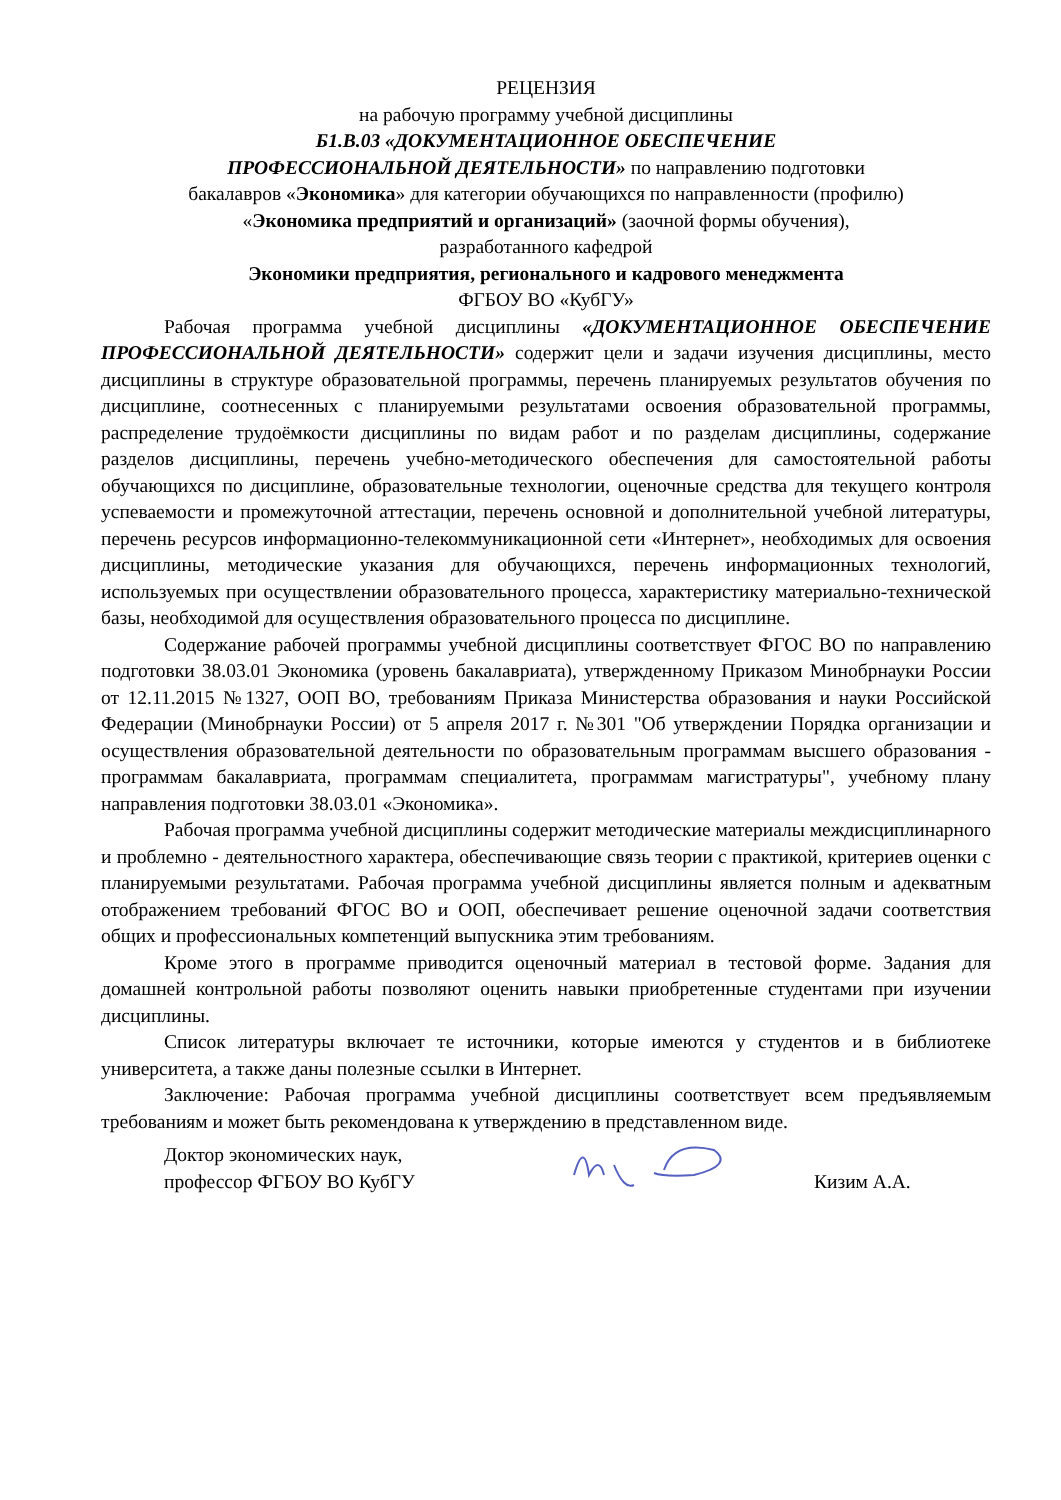РЕЦЕНЗИЯ
на рабочую программу учебной дисциплины
Б1.В.03 «ДОКУМЕНТАЦИОННОЕ ОБЕСПЕЧЕНИЕ
ПРОФЕССИОНАЛЬНОЙ ДЕЯТЕЛЬНОСТИ» по направлению подготовки
бакалавров «Экономика» для категории обучающихся по направленности (профилю)
«Экономика предприятий и организаций» (заочной формы обучения),
разработанного кафедрой
Экономики предприятия, регионального и кадрового менеджмента
ФГБОУ ВО «КубГУ»
Рабочая программа учебной дисциплины «ДОКУМЕНТАЦИОННОЕ ОБЕСПЕЧЕНИЕ ПРОФЕССИОНАЛЬНОЙ ДЕЯТЕЛЬНОСТИ» содержит цели и задачи изучения дисциплины, место дисциплины в структуре образовательной программы, перечень планируемых результатов обучения по дисциплине, соотнесенных с планируемыми результатами освоения образовательной программы, распределение трудоёмкости дисциплины по видам работ и по разделам дисциплины, содержание разделов дисциплины, перечень учебно-методического обеспечения для самостоятельной работы обучающихся по дисциплине, образовательные технологии, оценочные средства для текущего контроля успеваемости и промежуточной аттестации, перечень основной и дополнительной учебной литературы, перечень ресурсов информационно-телекоммуникационной сети «Интернет», необходимых для освоения дисциплины, методические указания для обучающихся, перечень информационных технологий, используемых при осуществлении образовательного процесса, характеристику материально-технической базы, необходимой для осуществления образовательного процесса по дисциплине.
Содержание рабочей программы учебной дисциплины соответствует ФГОС ВО по направлению подготовки 38.03.01 Экономика (уровень бакалавриата), утвержденному Приказом Минобрнауки России от 12.11.2015 №1327, ООП ВО, требованиям Приказа Министерства образования и науки Российской Федерации (Минобрнауки России) от 5 апреля 2017 г. №301 "Об утверждении Порядка организации и осуществления образовательной деятельности по образовательным программам высшего образования - программам бакалавриата, программам специалитета, программам магистратуры", учебному плану направления подготовки 38.03.01 «Экономика».
Рабочая программа учебной дисциплины содержит методические материалы междисциплинарного и проблемно - деятельностного характера, обеспечивающие связь теории с практикой, критериев оценки с планируемыми результатами. Рабочая программа учебной дисциплины является полным и адекватным отображением требований ФГОС ВО и ООП, обеспечивает решение оценочной задачи соответствия общих и профессиональных компетенций выпускника этим требованиям.
Кроме этого в программе приводится оценочный материал в тестовой форме. Задания для домашней контрольной работы позволяют оценить навыки приобретенные студентами при изучении дисциплины.
Список литературы включает те источники, которые имеются у студентов и в библиотеке университета, а также даны полезные ссылки в Интернет.
Заключение: Рабочая программа учебной дисциплины соответствует всем предъявляемым требованиям и может быть рекомендована к утверждению в представленном виде.
Доктор экономических наук,
профессор ФГБОУ ВО КубГУ
Кизим А.А.